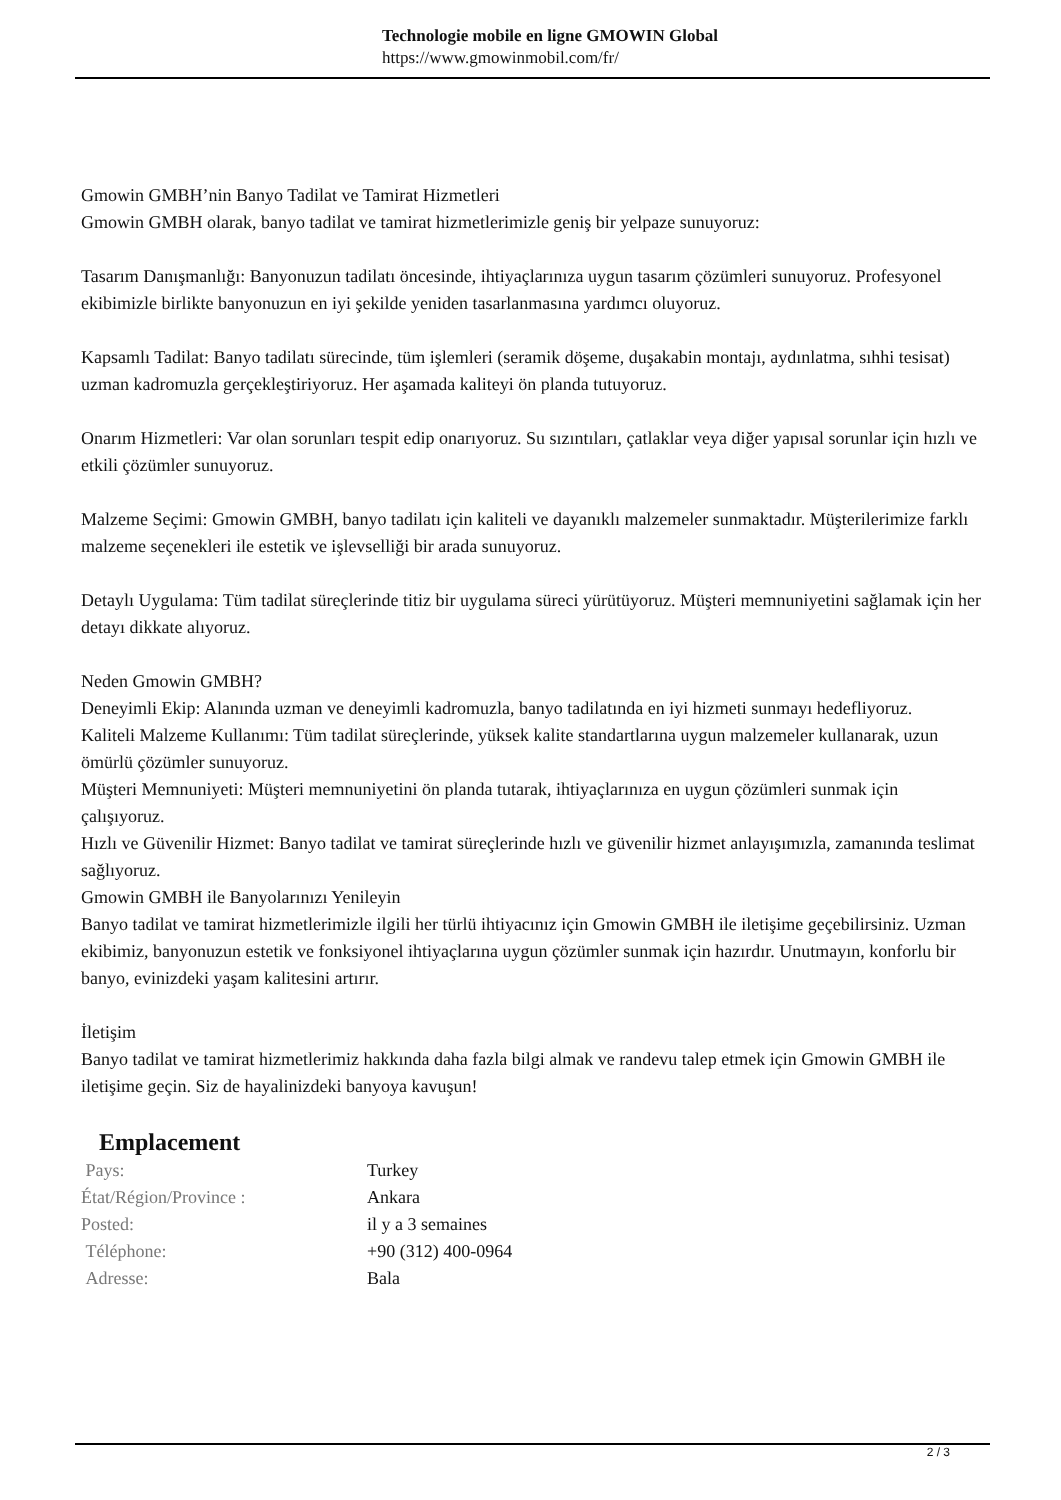Technologie mobile en ligne GMOWIN Global
https://www.gmowinmobil.com/fr/
Gmowin GMBH’nin Banyo Tadilat ve Tamirat Hizmetleri
Gmowin GMBH olarak, banyo tadilat ve tamirat hizmetlerimizle geniş bir yelpaze sunuyoruz:
Tasarım Danışmanlığı: Banyonuzun tadilatı öncesinde, ihtiyaçlarınıza uygun tasarım çözümleri sunuyoruz. Profesyonel ekibimizle birlikte banyonuzun en iyi şekilde yeniden tasarlanmasına yardımcı oluyoruz.
Kapsamlı Tadilat: Banyo tadilatı sürecinde, tüm işlemleri (seramik döşeme, duşakabin montajı, aydınlatma, sıhhi tesisat) uzman kadromuzla gerçekleştiriyoruz. Her aşamada kaliteyi ön planda tutuyoruz.
Onarım Hizmetleri: Var olan sorunları tespit edip onarıyoruz. Su sızıntıları, çatlaklar veya diğer yapısal sorunlar için hızlı ve etkili çözümler sunuyoruz.
Malzeme Seçimi: Gmowin GMBH, banyo tadilatı için kaliteli ve dayanıklı malzemeler sunmaktadır. Müşterilerimize farklı malzeme seçenekleri ile estetik ve işlevselliği bir arada sunuyoruz.
Detaylı Uygulama: Tüm tadilat süreçlerinde titiz bir uygulama süreci yürütüyoruz. Müşteri memnuniyetini sağlamak için her detayı dikkate alıyoruz.
Neden Gmowin GMBH?
Deneyimli Ekip: Alanında uzman ve deneyimli kadromuzla, banyo tadilatında en iyi hizmeti sunmayı hedefliyoruz.
Kaliteli Malzeme Kullanımı: Tüm tadilat süreçlerinde, yüksek kalite standartlarına uygun malzemeler kullanarak, uzun ömürlü çözümler sunuyoruz.
Müşteri Memnuniyeti: Müşteri memnuniyetini ön planda tutarak, ihtiyaçlarınıza en uygun çözümleri sunmak için çalışıyoruz.
Hızlı ve Güvenilir Hizmet: Banyo tadilat ve tamirat süreçlerinde hızlı ve güvenilir hizmet anlayışımızla, zamanında teslimat sağlıyoruz.
Gmowin GMBH ile Banyolarınızı Yenileyin
Banyo tadilat ve tamirat hizmetlerimizle ilgili her türlü ihtiyacınız için Gmowin GMBH ile iletişime geçebilirsiniz. Uzman ekibimiz, banyonuzun estetik ve fonksiyonel ihtiyaçlarına uygun çözümler sunmak için hazırdır. Unutmayın, konforlu bir banyo, evinizdeki yaşam kalitesini artırır.
İletişim
Banyo tadilat ve tamirat hizmetlerimiz hakkında daha fazla bilgi almak ve randevu talep etmek için Gmowin GMBH ile iletişime geçin. Siz de hayalinizdeki banyoya kavuşun!
Emplacement
| Pays: | Turkey |
| État/Région/Province : | Ankara |
| Posted: | il y a 3 semaines |
| Téléphone: | +90 (312) 400-0964 |
| Adresse: | Bala |
2 / 3